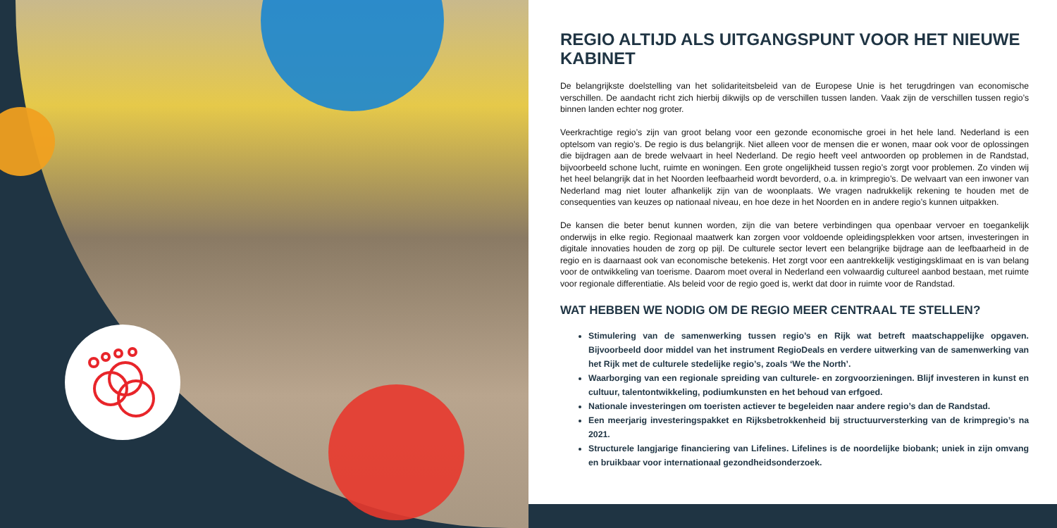REGIO ALTIJD ALS UITGANGSPUNT VOOR HET NIEUWE KABINET
De belangrijkste doelstelling van het solidariteitsbeleid van de Europese Unie is het terugdringen van economische verschillen. De aandacht richt zich hierbij dikwijls op de verschillen tussen landen. Vaak zijn de verschillen tussen regio’s binnen landen echter nog groter.
Veerkrachtige regio’s zijn van groot belang voor een gezonde economische groei in het hele land. Nederland is een optelsom van regio’s. De regio is dus belangrijk. Niet alleen voor de mensen die er wonen, maar ook voor de oplossingen die bijdragen aan de brede welvaart in heel Nederland. De regio heeft veel antwoorden op problemen in de Randstad, bijvoorbeeld schone lucht, ruimte en woningen. Een grote ongelijkheid tussen regio’s zorgt voor problemen. Zo vinden wij het heel belangrijk dat in het Noorden leefbaarheid wordt bevorderd, o.a. in krimpregio’s. De welvaart van een inwoner van Nederland mag niet louter afhankelijk zijn van de woonplaats. We vragen nadrukkelijk rekening te houden met de consequenties van keuzes op nationaal niveau, en hoe deze in het Noorden en in andere regio’s kunnen uitpakken.
De kansen die beter benut kunnen worden, zijn die van betere verbindingen qua openbaar vervoer en toegankelijk onderwijs in elke regio. Regionaal maatwerk kan zorgen voor voldoende opleidingsplekken voor artsen, investeringen in digitale innovaties houden de zorg op pijl. De culturele sector levert een belangrijke bijdrage aan de leefbaarheid in de regio en is daarnaast ook van economische betekenis. Het zorgt voor een aantrekkelijk vestigingsklimaat en is van belang voor de ontwikkeling van toerisme. Daarom moet overal in Nederland een volwaardig cultureel aanbod bestaan, met ruimte voor regionale differentiatie. Als beleid voor de regio goed is, werkt dat door in ruimte voor de Randstad.
WAT HEBBEN WE NODIG OM DE REGIO MEER CENTRAAL TE STELLEN?
Stimulering van de samenwerking tussen regio’s en Rijk wat betreft maatschappelijke opgaven. Bijvoorbeeld door middel van het instrument RegioDeals en verdere uitwerking van de samenwerking van het Rijk met de culturele stedelijke regio’s, zoals ‘We the North’.
Waarborging van een regionale spreiding van culturele- en zorgvoorzieningen. Blijf investeren in kunst en cultuur, talentontwikkeling, podiumkunsten en het behoud van erfgoed.
Nationale investeringen om toeristen actiever te begeleiden naar andere regio’s dan de Randstad.
Een meerjarig investeringspakket en Rijksbetrokkenheid bij structuurversterking van de krimpregio’s na 2021.
Structurele langjarige financiering van Lifelines. Lifelines is de noordelijke biobank; uniek in zijn omvang en bruikbaar voor internationaal gezondheidsonderzoek.